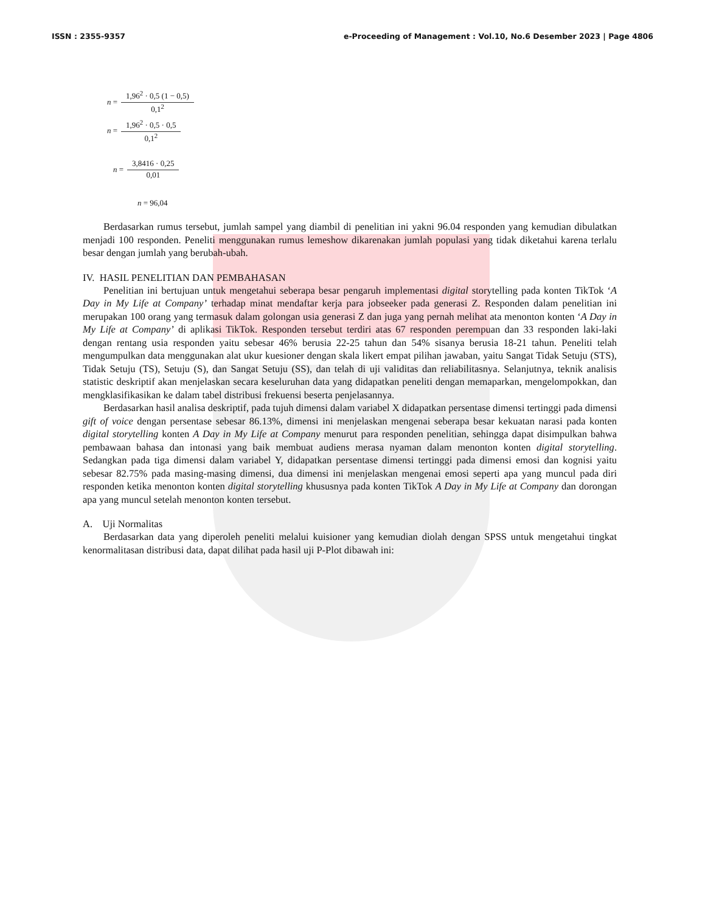ISSN : 2355-9357 e-Proceeding of Management : Vol.10, No.6 Desember 2023 | Page 4806
n = 1,96<sup>2</sup> · 0,5 (1 − 0,5) 0,1<sup>2</sup>
n = 1,96<sup>2</sup> · 0,5 · 0,5 0,1<sup>2</sup>
n = 3,8416 · 0,25 0,01
n = 96,04
Berdasarkan rumus tersebut, jumlah sampel yang diambil di penelitian ini yakni 96.04 responden yang kemudian dibulatkan menjadi 100 responden. Peneliti menggunakan rumus lemeshow dikarenakan jumlah populasi yang tidak diketahui karena terlalu besar dengan jumlah yang berubah-ubah.
IV. HASIL PENELITIAN DAN PEMBAHASAN
Penelitian ini bertujuan untuk mengetahui seberapa besar pengaruh implementasi digital storytelling pada konten TikTok ‘A Day in My Life at Company’ terhadap minat mendaftar kerja para jobseeker pada generasi Z. Responden dalam penelitian ini merupakan 100 orang yang termasuk dalam golongan usia generasi Z dan juga yang pernah melihat ata menonton konten ‘A Day in My Life at Company’ di aplikasi TikTok. Responden tersebut terdiri atas 67 responden perempuan dan 33 responden laki-laki dengan rentang usia responden yaitu sebesar 46% berusia 22-25 tahun dan 54% sisanya berusia 18-21 tahun. Peneliti telah mengumpulkan data menggunakan alat ukur kuesioner dengan skala likert empat pilihan jawaban, yaitu Sangat Tidak Setuju (STS), Tidak Setuju (TS), Setuju (S), dan Sangat Setuju (SS), dan telah di uji validitas dan reliabilitasnya. Selanjutnya, teknik analisis statistic deskriptif akan menjelaskan secara keseluruhan data yang didapatkan peneliti dengan memaparkan, mengelompokkan, dan mengklasifikasikan ke dalam tabel distribusi frekuensi beserta penjelasannya.
Berdasarkan hasil analisa deskriptif, pada tujuh dimensi dalam variabel X didapatkan persentase dimensi tertinggi pada dimensi gift of voice dengan persentase sebesar 86.13%, dimensi ini menjelaskan mengenai seberapa besar kekuatan narasi pada konten digital storytelling konten A Day in My Life at Company menurut para responden penelitian, sehingga dapat disimpulkan bahwa pembawaan bahasa dan intonasi yang baik membuat audiens merasa nyaman dalam menonton konten digital storytelling. Sedangkan pada tiga dimensi dalam variabel Y, didapatkan persentase dimensi tertinggi pada dimensi emosi dan kognisi yaitu sebesar 82.75% pada masing-masing dimensi, dua dimensi ini menjelaskan mengenai emosi seperti apa yang muncul pada diri responden ketika menonton konten digital storytelling khususnya pada konten TikTok A Day in My Life at Company dan dorongan apa yang muncul setelah menonton konten tersebut.
A. Uji Normalitas
Berdasarkan data yang diperoleh peneliti melalui kuisioner yang kemudian diolah dengan SPSS untuk mengetahui tingkat kenormalitasan distribusi data, dapat dilihat pada hasil uji P-Plot dibawah ini: